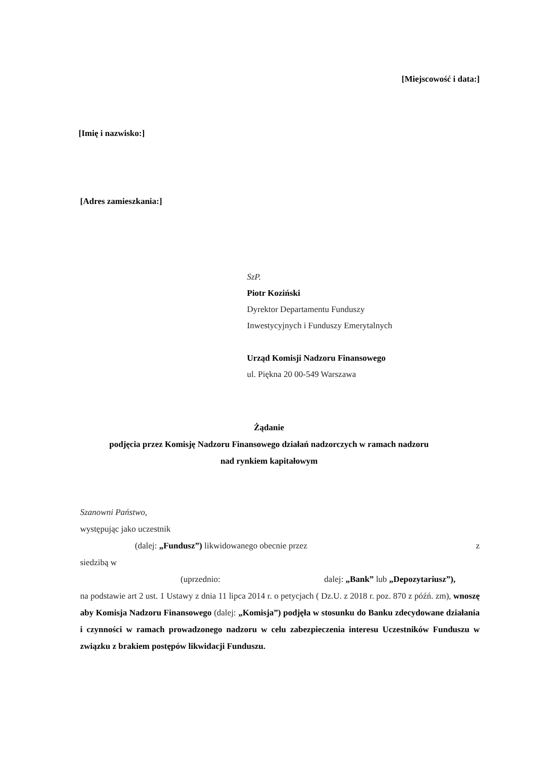[Miejscowość i data:]
[Imię i nazwisko:]
[Adres zamieszkania:]
SzP.
Piotr Koziński
Dyrektor Departamentu Funduszy
Inwestycyjnych i Funduszy Emerytalnych
Urząd Komisji Nadzoru Finansowego
ul. Piękna 20 00-549 Warszawa
Żądanie
podjęcia przez Komisję Nadzoru Finansowego działań nadzorczych w ramach nadzoru
nad rynkiem kapitałowym
Szanowni Państwo,
występując jako uczestnik
(dalej: „Fundusz”) likwidowanego obecnie przez z
siedzibą w
(uprzednio: dalej: „Bank” lub „Depozytariusz”),
na podstawie art 2 ust. 1 Ustawy z dnia 11 lipca 2014 r. o petycjach ( Dz.U. z 2018 r. poz. 870 z późń. zm), wnoszę aby Komisja Nadzoru Finansowego (dalej: „Komisja”) podjęła w stosunku do Banku zdecydowane działania i czynności w ramach prowadzonego nadzoru w celu zabezpieczenia interesu Uczestników Funduszu w związku z brakiem postępów likwidacji Funduszu.